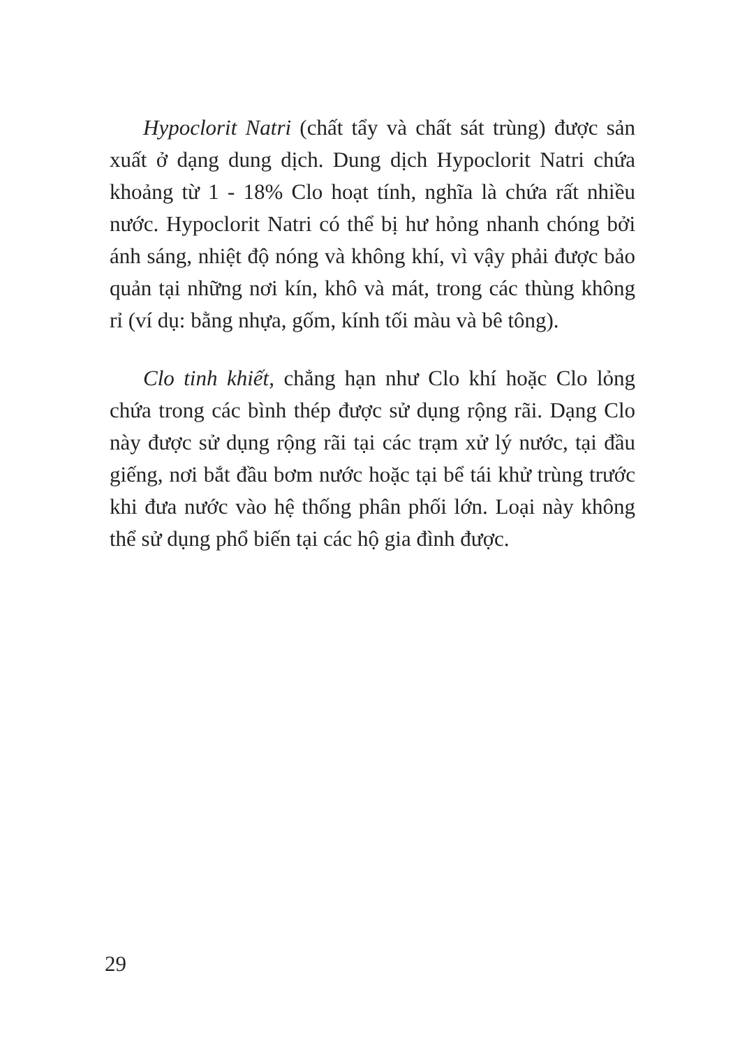Hypoclorit Natri (chất tẩy và chất sát trùng) được sản xuất ở dạng dung dịch. Dung dịch Hypoclorit Natri chứa khoảng từ 1 - 18% Clo hoạt tính, nghĩa là chứa rất nhiều nước. Hypoclorit Natri có thể bị hư hỏng nhanh chóng bởi ánh sáng, nhiệt độ nóng và không khí, vì vậy phải được bảo quản tại những nơi kín, khô và mát, trong các thùng không rỉ (ví dụ: bằng nhựa, gốm, kính tối màu và bê tông).
Clo tinh khiết, chẳng hạn như Clo khí hoặc Clo lỏng chứa trong các bình thép được sử dụng rộng rãi. Dạng Clo này được sử dụng rộng rãi tại các trạm xử lý nước, tại đầu giếng, nơi bắt đầu bơm nước hoặc tại bể tái khử trùng trước khi đưa nước vào hệ thống phân phối lớn. Loại này không thể sử dụng phổ biến tại các hộ gia đình được.
29